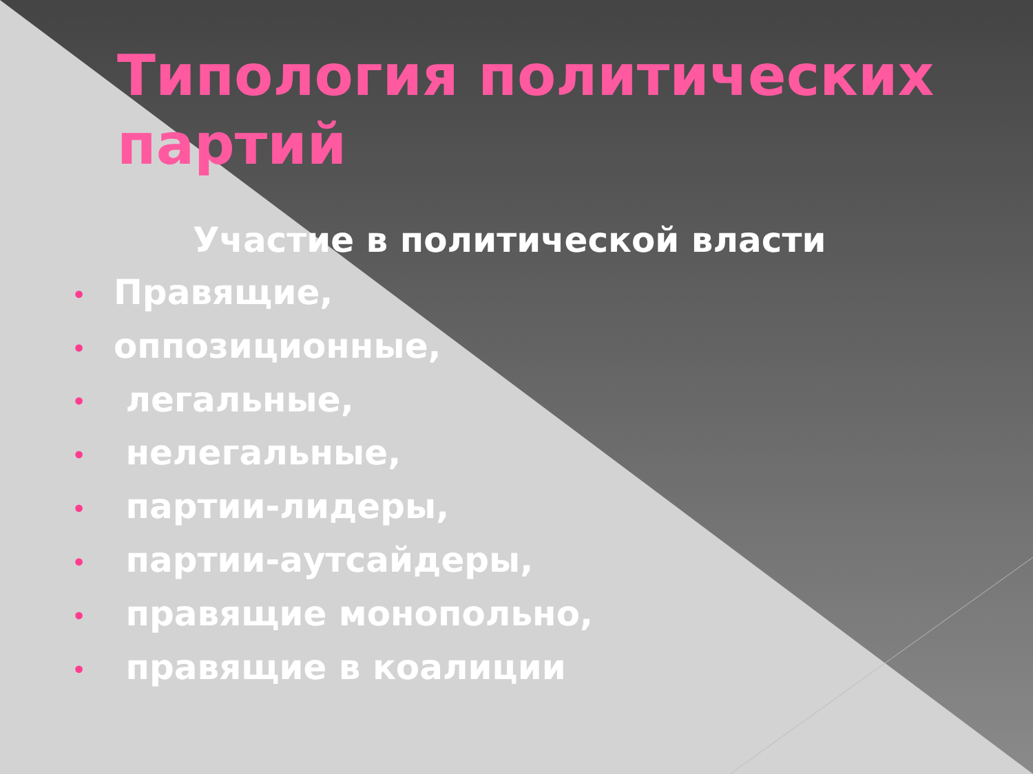Типология политических партий
Участие в политической власти
• Правящие,
• оппозиционные,
• легальные,
• нелегальные,
• партии-лидеры,
• партии-аутсайдеры,
• правящие монопольно,
• правящие в коалиции